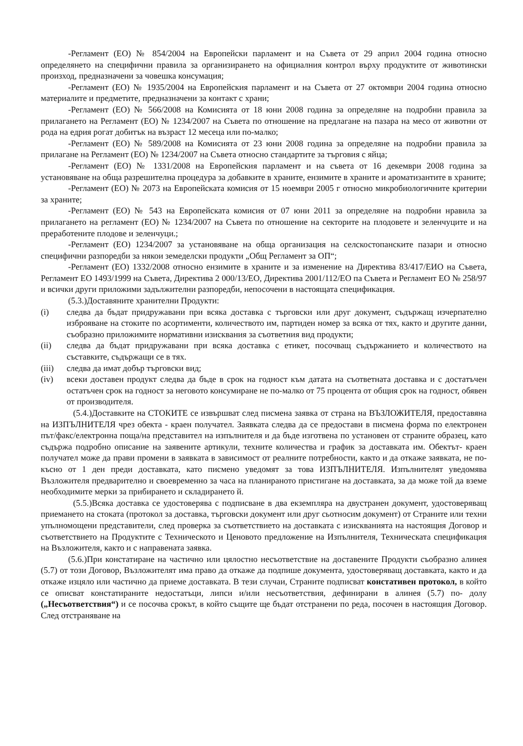-Регламент (ЕО) № 854/2004 на Европейски парламент и на Съвета от 29 април 2004 година относно определянето на специфични правила за организирането на официалния контрол върху продуктите от животински произход, предназначени за човешка консумация;
-Регламент (ЕО) № 1935/2004 на Европейския парламент и на Съвета от 27 октомври 2004 година относно материалите и предметите, предназначени за контакт с храни;
-Регламент (ЕО) № 566/2008 на Комисията от 18 юни 2008 година за определяне на подробни правила за прилагането на Регламент (ЕО) № 1234/2007 на Съвета по отношение на предлагане на пазара на месо от животни от рода на едрия рогат добитък на възраст 12 месеца или по-малко;
-Регламент (ЕО) № 589/2008 на Комисията от 23 юни 2008 година за определяне на подробни правила за прилагане на Регламент (ЕО) № 1234/2007 на Съвета относно стандартите за търговия с яйца;
-Регламент (ЕО) № 1331/2008 на Европейския парламент и на съвета от 16 декември 2008 година за установяване на обща разрешителна процедура за добавките в храните, ензимите в храните и ароматизантите в храните;
-Регламент (ЕО) № 2073 на Европейската комисия от 15 ноември 2005 г относно микробиологичните критерии за храните;
-Регламент (ЕО) № 543 на Европейската комисия от 07 юни 2011 за определяне на подробни нравила за прилагането на регламент (ЕО) № 1234/2007 на Съвета по отношение на секторите на плодовете и зеленчуците и на преработените плодове и зеленчуци.;
-Регламент (ЕО) 1234/2007 за установяване на обща организация на селскостопанските пазари и относно специфични разпоредби за някои земеделски продукти „Общ Регламент за ОП“;
-Регламент (ЕО) 1332/2008 относно ензимите в храните и за изменение на Директива 83/417/ЕИО на Съвета, Регламент ЕО 1493/1999 на Съвета, Директива 2 000/13/ЕО, Директива 2001/112/ЕО па Съвета и Регламент ЕО № 258/97 и всички други приложими задължителни разпоредби, непосочени в настоящата спецификация.
(5.3.)Доставяните хранителни Продукти:
(i) следва да бъдат придружавани при всяка доставка с търговски или друг документ, съдържащ изчерпателно изброяване на стоките по асортименти, количеството им, партиден номер за всяка от тях, както и другите данни, съобразно приложимите нормативни изисквания за съответния вид продукти;
(ii) следва да бъдат придружавани при всяка доставка с етикет, посочващ съдържанието и количеството на съставките, съдържащи се в тях.
(iii) следва да имат добър търговски вид;
(iv) всеки доставен продукт следва да бъде в срок на годност към датата на съответната доставка и с достатъчен остатъчен срок на годност за неговото консумиране не по-малко от 75 процента от общия срок на годност, обявен от производителя.
(5.4.)Доставките на СТОКИТЕ се извършват след писмена заявка от страна на ВЪЗЛОЖИТЕЛЯ, предоставяна на ИЗПЪЛНИТЕЛЯ чрез обекта - краен получател. Заявката следва да се предостави в писмена форма по електронен път/факс/електронна поща/на представител на изпълнителя и да бъде изготвена по установен от страните образец, като съдържа подробно описание на заявените артикули, техните количества и график за доставката им. Обектът- краен получател може да прави промени в заявката в зависимост от реалните потребности, както и да откаже заявката, не по- късно от 1 ден преди доставката, като писмено уведомят за това ИЗПЪЛНИТЕЛЯ. Изпълнителят уведомява Възложителя предварително и своевременно за часа на планираното пристигане на доставката, за да може той да вземе необходимите мерки за прибирането и складирането й.
(5.5.)Всяка доставка се удостоверява с подписване в два екземпляра на двустранен документ, удостоверяващ приемането на стоката (протокол за доставка, търговски документ или друг сьотносим документ) от Страните или техни упълномощени представители, след проверка за съответствието на доставката с изискванията на настоящия Договор и съответствието на Продуктите с Техническото и Ценовото предложение на Изпълнителя, Техническата спецификация на Възложителя, както и с направената заявка.
(5.6.)При констатиране на частично или цялостно несъответствие на доставените Продукти съобразно алинея (5.7) от този Договор, Възложителят има право да откаже да подпише документа, удостоверяващ доставката, както и да откаже изцяло или частично да приеме доставката. В тези случаи, Страните подписват констативен протокол, в който се описват констатираните недостатъци, липси и/или несъответствия, дефинирани в алинея (5.7) по- долу („Несъответствия“) и се посочва срокът, в който същите ще бъдат отстранени по реда, посочен в настоящия Договор. След отстраняване на